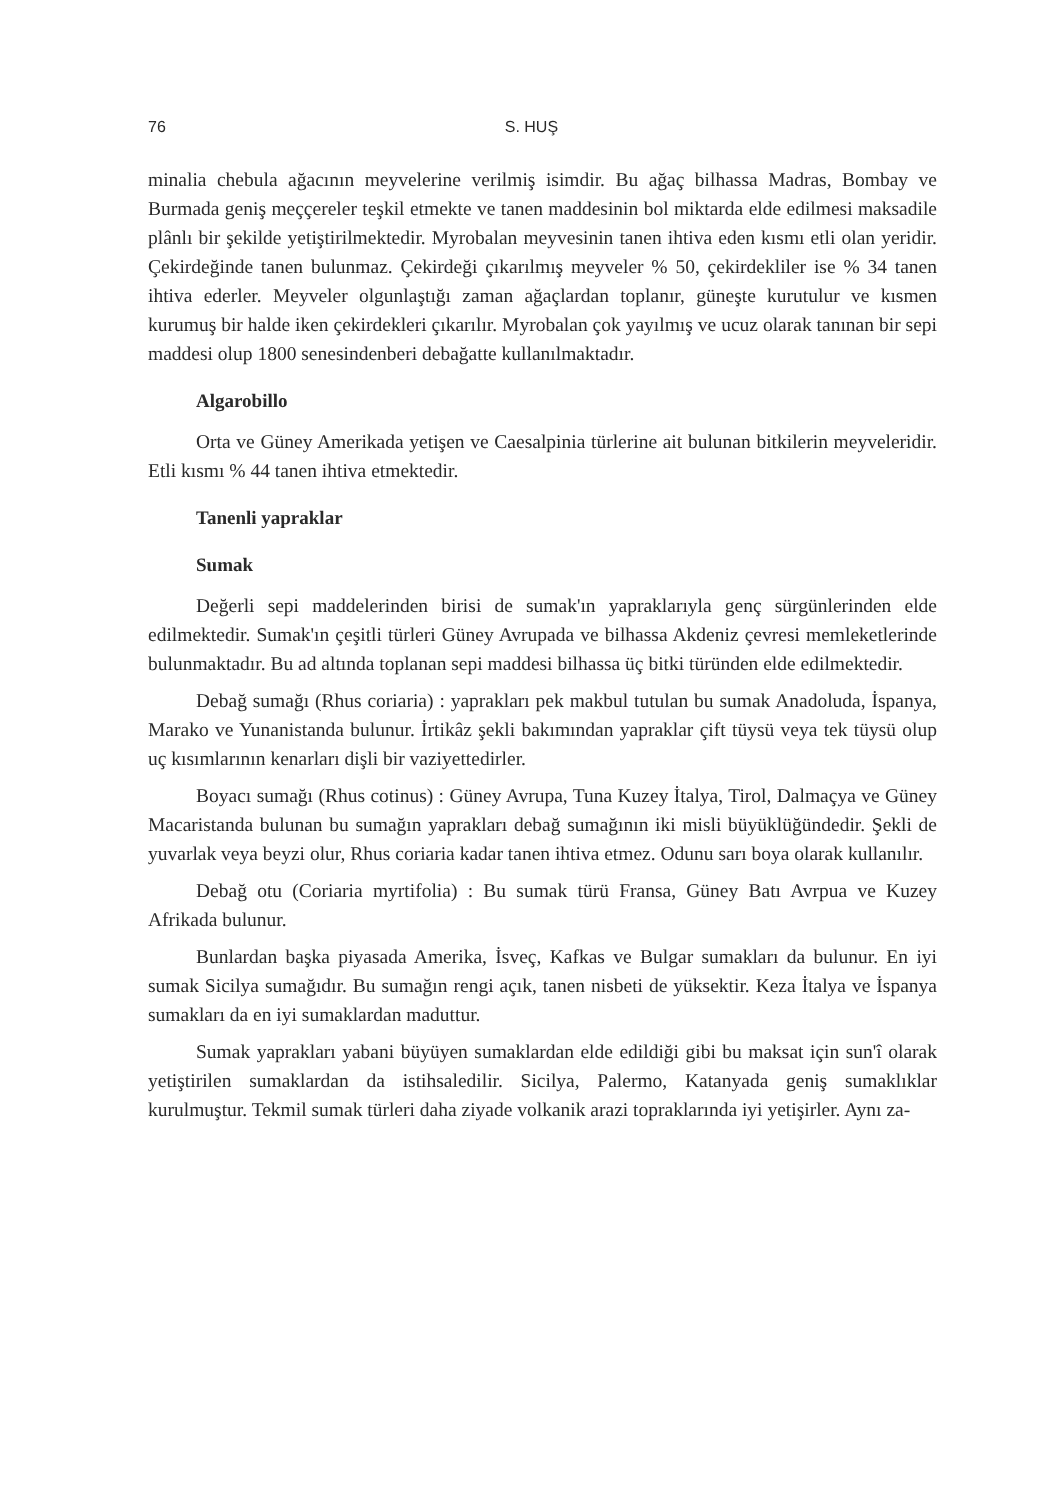76 S. HUŞ
minalia chebula ağacının meyvelerine verilmiş isimdir. Bu ağaç bilhassa Madras, Bombay ve Burmada geniş meççereler teşkil etmekte ve tanen maddesinin bol miktarda elde edilmesi maksadile plânlı bir şekilde yetiştirilmektedir. Myrobalan meyvesinin tanen ihtiva eden kısmı etli olan yeridir. Çekirdeğinde tanen bulunmaz. Çekirdeği çıkarılmış meyveler % 50, çekirdekliler ise % 34 tanen ihtiva ederler. Meyveler olgunlaştığı zaman ağaçlardan toplanır, güneşte kurutulur ve kısmen kurumuş bir halde iken çekirdekleri çıkarılır. Myrobalan çok yayılmış ve ucuz olarak tanınan bir sepi maddesi olup 1800 senesindenberi debağatte kullanılmaktadır.
Algarobillo
Orta ve Güney Amerikada yetişen ve Caesalpinia türlerine ait bulunan bitkilerin meyveleridir. Etli kısmı % 44 tanen ihtiva etmektedir.
Tanenli yapraklar
Sumak
Değerli sepi maddelerinden birisi de sumak'ın yapraklarıyla genç sürgünlerinden elde edilmektedir. Sumak'ın çeşitli türleri Güney Avrupada ve bilhassa Akdeniz çevresi memleketlerinde bulunmaktadır. Bu ad altında toplanan sepi maddesi bilhassa üç bitki türünden elde edilmektedir.
Debağ sumağı (Rhus coriaria) : yaprakları pek makbul tutulan bu sumak Anadoluda, İspanya, Marako ve Yunanistanda bulunur. İrtikâz şekli bakımından yapraklar çift tüysü veya tek tüysü olup uç kısımlarının kenarları dişli bir vaziyettedirler.
Boyacı sumağı (Rhus cotinus) : Güney Avrupa, Tuna Kuzey İtalya, Tirol, Dalmaçya ve Güney Macaristanda bulunan bu sumağın yaprakları debağ sumağının iki misli büyüklüğündedir. Şekli de yuvarlak veya beyzi olur, Rhus coriaria kadar tanen ihtiva etmez. Odunu sarı boya olarak kullanılır.
Debağ otu (Coriaria myrtifolia) : Bu sumak türü Fransa, Güney Batı Avrpua ve Kuzey Afrikada bulunur.
Bunlardan başka piyasada Amerika, İsveç, Kafkas ve Bulgar sumakları da bulunur. En iyi sumak Sicilya sumağıdır. Bu sumağın rengi açık, tanen nisbeti de yüksektir. Keza İtalya ve İspanya sumakları da en iyi sumaklardan maduttur.
Sumak yaprakları yabani büyüyen sumaklardan elde edildiği gibi bu maksat için sun'î olarak yetiştirilen sumaklardan da istihsaledilir. Sicilya, Palermo, Katanyada geniş sumaklıklar kurulmuştur. Tekmil sumak türleri daha ziyade volkanik arazi topraklarında iyi yetişirler. Aynı za-